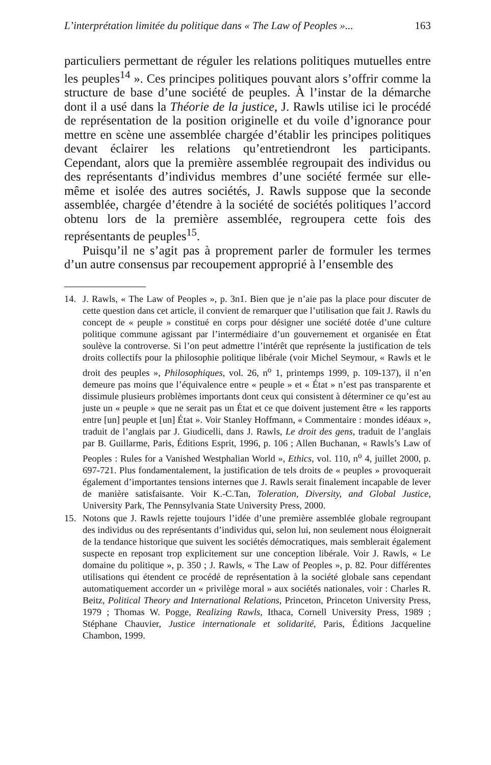L’interprétation limitée du politique dans « The Law of Peoples »... 163
particuliers permettant de réguler les relations politiques mutuelles entre les peuples<sup>14</sup> ». Ces principes politiques pouvant alors s’offrir comme la structure de base d’une société de peuples. À l’instar de la démarche dont il a usé dans la Théorie de la justice, J. Rawls utilise ici le procédé de représentation de la position originelle et du voile d’ignorance pour mettre en scène une assemblée chargée d’établir les principes politiques devant éclairer les relations qu’entretiendront les participants. Cependant, alors que la première assemblée regroupait des individus ou des représentants d’individus membres d’une société fermée sur elle-même et isolée des autres sociétés, J. Rawls suppose que la seconde assemblée, chargée d’étendre à la société de sociétés politiques l’accord obtenu lors de la première assemblée, regroupera cette fois des représentants de peuples<sup>15</sup>.
Puisqu’il ne s’agit pas à proprement parler de formuler les termes d’un autre consensus par recoupement approprié à l’ensemble des
14. J. Rawls, « The Law of Peoples », p. 3n1. Bien que je n’aie pas la place pour discuter de cette question dans cet article, il convient de remarquer que l’utilisation que fait J. Rawls du concept de « peuple » constitué en corps pour désigner une société dotée d’une culture politique commune agissant par l’intermédiaire d’un gouvernement et organisée en État soulève la controverse. Si l’on peut admettre l’intérêt que représente la justification de tels droits collectifs pour la philosophie politique libérale (voir Michel Seymour, « Rawls et le droit des peuples », Philosophiques, vol. 26, n<sup>o</sup> 1, printemps 1999, p. 109-137), il n’en demeure pas moins que l’équivalence entre « peuple » et « État » n’est pas transparente et dissimule plusieurs problèmes importants dont ceux qui consistent à déterminer ce qu’est au juste un « peuple » que ne serait pas un État et ce que doivent justement être « les rapports entre [un] peuple et [un] État ». Voir Stanley Hoffmann, « Commentaire : mondes idéaux », traduit de l’anglais par J. Giudicelli, dans J. Rawls, Le droit des gens, traduit de l’anglais par B. Guillarme, Paris, Éditions Esprit, 1996, p. 106 ; Allen Buchanan, « Rawls’s Law of Peoples : Rules for a Vanished Westphalian World », Ethics, vol. 110, n<sup>o</sup> 4, juillet 2000, p. 697-721. Plus fondamentalement, la justification de tels droits de « peuples » provoquerait également d’importantes tensions internes que J. Rawls serait finalement incapable de lever de manière satisfaisante. Voir K.-C.Tan, Toleration, Diversity, and Global Justice, University Park, The Pennsylvania State University Press, 2000.
15. Notons que J. Rawls rejette toujours l’idée d’une première assemblée globale regroupant des individus ou des représentants d’individus qui, selon lui, non seulement nous éloignerait de la tendance historique que suivent les sociétés démocratiques, mais semblerait également suspecte en reposant trop explicitement sur une conception libérale. Voir J. Rawls, « Le domaine du politique », p. 350 ; J. Rawls, « The Law of Peoples », p. 82. Pour différentes utilisations qui étendent ce procédé de représentation à la société globale sans cependant automatiquement accorder un « privilège moral » aux sociétés nationales, voir : Charles R. Beitz, Political Theory and International Relations, Princeton, Princeton University Press, 1979 ; Thomas W. Pogge, Realizing Rawls, Ithaca, Cornell University Press, 1989 ; Stéphane Chauvier, Justice internationale et solidarité, Paris, Éditions Jacqueline Chambon, 1999.